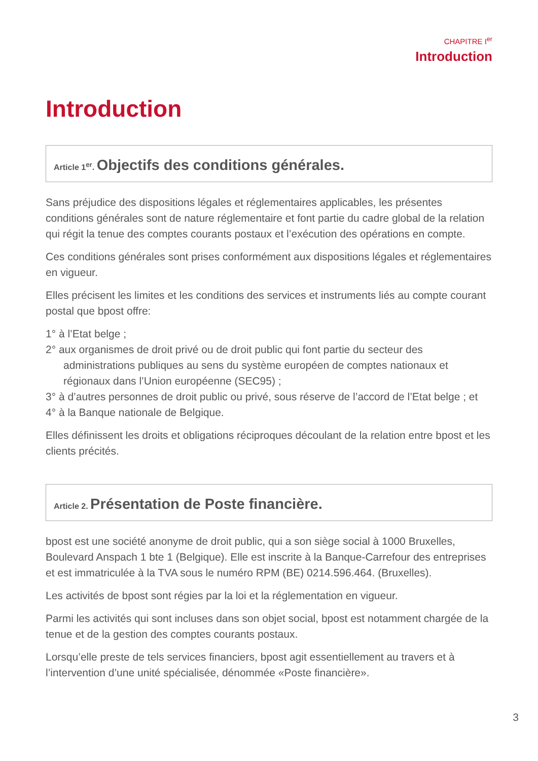CHAPITRE I<sup>er</sup>
Introduction
Introduction
Article 1<sup>er</sup>. Objectifs des conditions générales.
Sans préjudice des dispositions légales et réglementaires applicables, les présentes conditions générales sont de nature réglementaire et font partie du cadre global de la relation qui régit la tenue des comptes courants postaux et l’exécution des opérations en compte.
Ces conditions générales sont prises conformément aux dispositions légales et réglementaires en vigueur.
Elles précisent les limites et les conditions des services et instruments liés au compte courant postal que bpost offre:
1° à l’Etat belge ;
2° aux organismes de droit privé ou de droit public qui font partie du secteur des administrations publiques au sens du système européen de comptes nationaux et régionaux dans l’Union européenne (SEC95) ;
3° à d’autres personnes de droit public ou privé, sous réserve de l’accord de l’Etat belge ; et
4° à la Banque nationale de Belgique.
Elles définissent les droits et obligations réciproques découlant de la relation entre bpost et les clients précités.
Article 2. Présentation de Poste financière.
bpost est une société anonyme de droit public, qui a son siège social à 1000 Bruxelles, Boulevard Anspach 1 bte 1 (Belgique). Elle est inscrite à la Banque-Carrefour des entreprises et est immatriculée à la TVA sous le numéro RPM (BE) 0214.596.464. (Bruxelles).
Les activités de bpost sont régies par la loi et la réglementation en vigueur.
Parmi les activités qui sont incluses dans son objet social, bpost est notamment chargée de la tenue et de la gestion des comptes courants postaux.
Lorsqu’elle preste de tels services financiers, bpost agit essentiellement au travers et à l’intervention d’une unité spécialisée, dénommée «Poste financière».
3